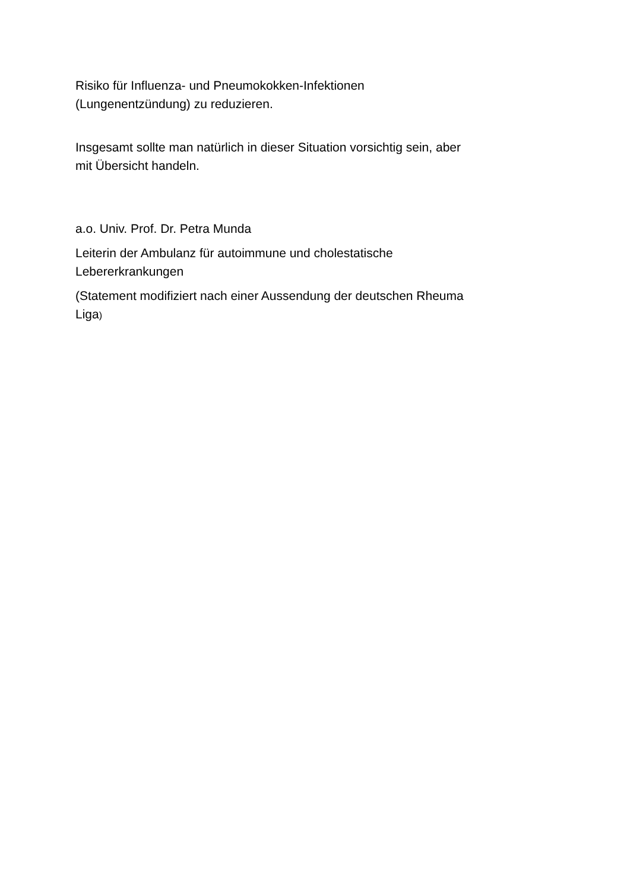Risiko für Influenza- und Pneumokokken-Infektionen
(Lungenentzündung) zu reduzieren.
Insgesamt sollte man natürlich in dieser Situation vorsichtig sein, aber
mit Übersicht handeln.
a.o. Univ. Prof. Dr. Petra Munda
Leiterin der Ambulanz für autoimmune und cholestatische
Lebererkrankungen
(Statement modifiziert nach einer Aussendung der deutschen Rheuma
Liga)